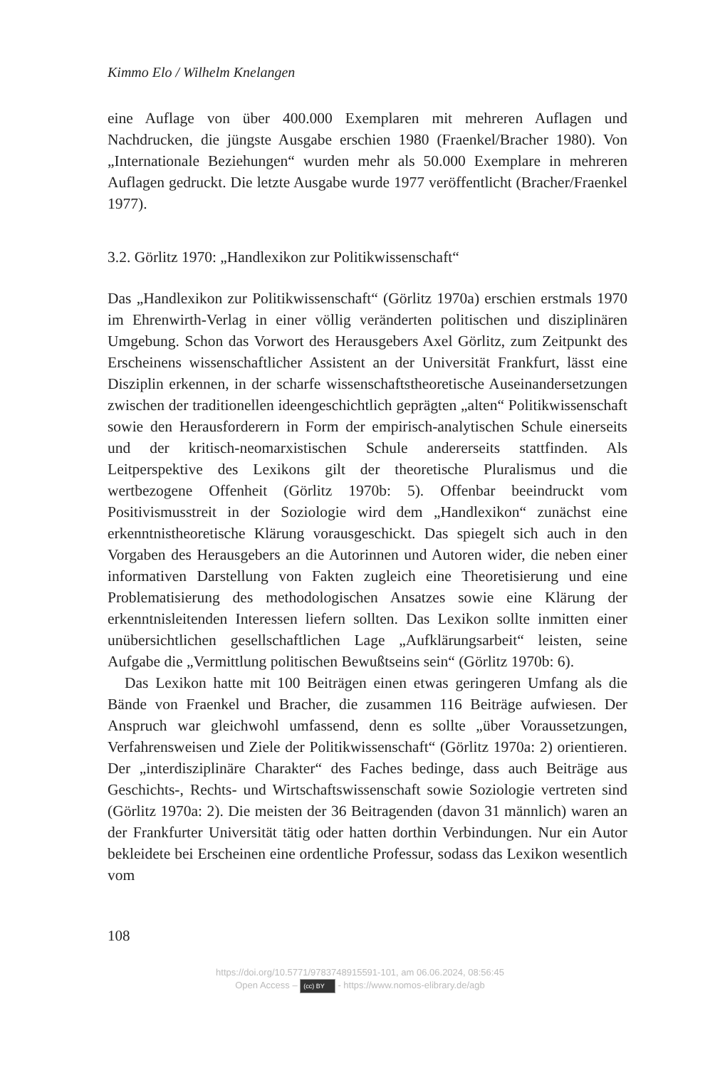Kimmo Elo / Wilhelm Knelangen
eine Auflage von über 400.000 Exemplaren mit mehreren Auflagen und Nachdrucken, die jüngste Ausgabe erschien 1980 (Fraenkel/Bracher 1980). Von „Internationale Beziehungen“ wurden mehr als 50.000 Exemplare in mehreren Auflagen gedruckt. Die letzte Ausgabe wurde 1977 veröffentlicht (Bracher/Fraenkel 1977).
3.2. Görlitz 1970: „Handlexikon zur Politikwissenschaft“
Das „Handlexikon zur Politikwissenschaft“ (Görlitz 1970a) erschien erstmals 1970 im Ehrenwirth-Verlag in einer völlig veränderten politischen und disziplinären Umgebung. Schon das Vorwort des Herausgebers Axel Görlitz, zum Zeitpunkt des Erscheinens wissenschaftlicher Assistent an der Universität Frankfurt, lässt eine Disziplin erkennen, in der scharfe wissenschaftstheoretische Auseinandersetzungen zwischen der traditionellen ideengeschichtlich geprägten „alten“ Politikwissenschaft sowie den Herausforderern in Form der empirisch-analytischen Schule einerseits und der kritisch-neomarxistischen Schule andererseits stattfinden. Als Leitperspektive des Lexikons gilt der theoretische Pluralismus und die wertbezogene Offenheit (Görlitz 1970b: 5). Offenbar beeindruckt vom Positivismusstreit in der Soziologie wird dem „Handlexikon“ zunächst eine erkenntnistheoretische Klärung vorausgeschickt. Das spiegelt sich auch in den Vorgaben des Herausgebers an die Autorinnen und Autoren wider, die neben einer informativen Darstellung von Fakten zugleich eine Theoretisierung und eine Problematisierung des methodologischen Ansatzes sowie eine Klärung der erkenntnisleitenden Interessen liefern sollten. Das Lexikon sollte inmitten einer unübersichtlichen gesellschaftlichen Lage „Aufklärungsarbeit“ leisten, seine Aufgabe die „Vermittlung politischen Bewußtseins sein“ (Görlitz 1970b: 6).
Das Lexikon hatte mit 100 Beiträgen einen etwas geringeren Umfang als die Bände von Fraenkel und Bracher, die zusammen 116 Beiträge aufwiesen. Der Anspruch war gleichwohl umfassend, denn es sollte „über Voraussetzungen, Verfahrensweisen und Ziele der Politikwissenschaft“ (Görlitz 1970a: 2) orientieren. Der „interdisziplinäre Charakter“ des Faches bedinge, dass auch Beiträge aus Geschichts-, Rechts- und Wirtschaftswissenschaft sowie Soziologie vertreten sind (Görlitz 1970a: 2). Die meisten der 36 Beitragenden (davon 31 männlich) waren an der Frankfurter Universität tätig oder hatten dorthin Verbindungen. Nur ein Autor bekleidete bei Erscheinen eine ordentliche Professur, sodass das Lexikon wesentlich vom
108
https://doi.org/10.5771/9783748915591-101, am 06.06.2024, 08:56:45
Open Access – (cc) BY - https://www.nomos-elibrary.de/agb